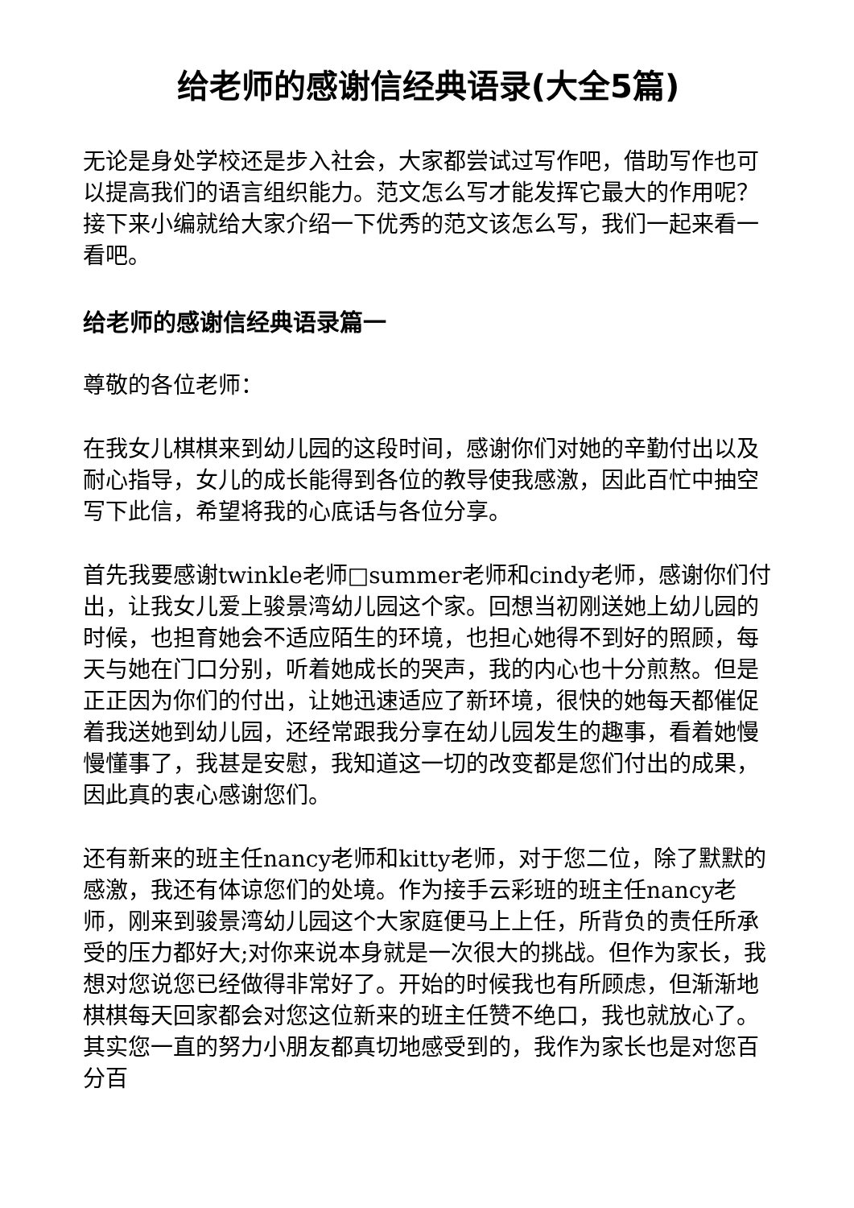给老师的感谢信经典语录(大全5篇)
无论是身处学校还是步入社会，大家都尝试过写作吧，借助写作也可以提高我们的语言组织能力。范文怎么写才能发挥它最大的作用呢？接下来小编就给大家介绍一下优秀的范文该怎么写，我们一起来看一看吧。
给老师的感谢信经典语录篇一
尊敬的各位老师：
在我女儿棋棋来到幼儿园的这段时间，感谢你们对她的辛勤付出以及耐心指导，女儿的成长能得到各位的教导使我感激，因此百忙中抽空写下此信，希望将我的心底话与各位分享。
首先我要感谢twinkle老师□summer老师和cindy老师，感谢你们付出，让我女儿爱上骏景湾幼儿园这个家。回想当初刚送她上幼儿园的时候，也担育她会不适应陌生的环境，也担心她得不到好的照顾，每天与她在门口分别，听着她成长的哭声，我的内心也十分煎熬。但是正正因为你们的付出，让她迅速适应了新环境，很快的她每天都催促着我送她到幼儿园，还经常跟我分享在幼儿园发生的趣事，看着她慢慢懂事了，我甚是安慰，我知道这一切的改变都是您们付出的成果，因此真的衷心感谢您们。
还有新来的班主任nancy老师和kitty老师，对于您二位，除了默默的感激，我还有体谅您们的处境。作为接手云彩班的班主任nancy老师，刚来到骏景湾幼儿园这个大家庭便马上上任，所背负的责任所承受的压力都好大;对你来说本身就是一次很大的挑战。但作为家长，我想对您说您已经做得非常好了。开始的时候我也有所顾虑，但渐渐地棋棋每天回家都会对您这位新来的班主任赞不绝口，我也就放心了。其实您一直的努力小朋友都真切地感受到的，我作为家长也是对您百分百